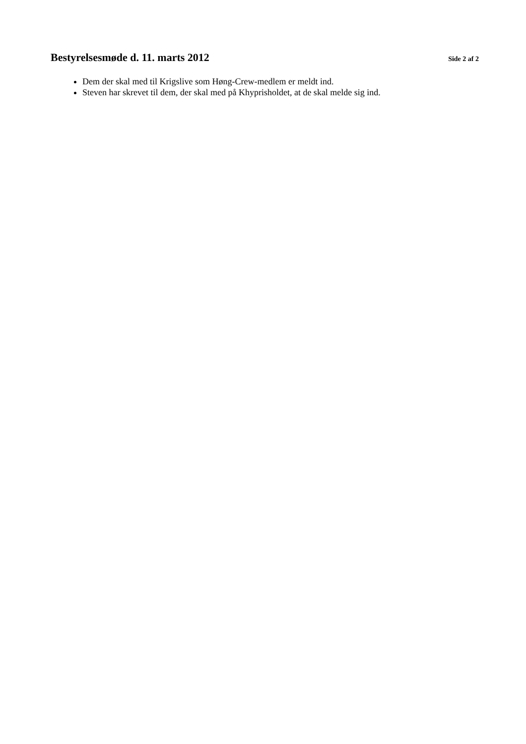Bestyrelsesmøde d. 11. marts 2012 Side 2 af 2
Dem der skal med til Krigslive som Høng-Crew-medlem er meldt ind.
Steven har skrevet til dem, der skal med på Khyprisholdet, at de skal melde sig ind.